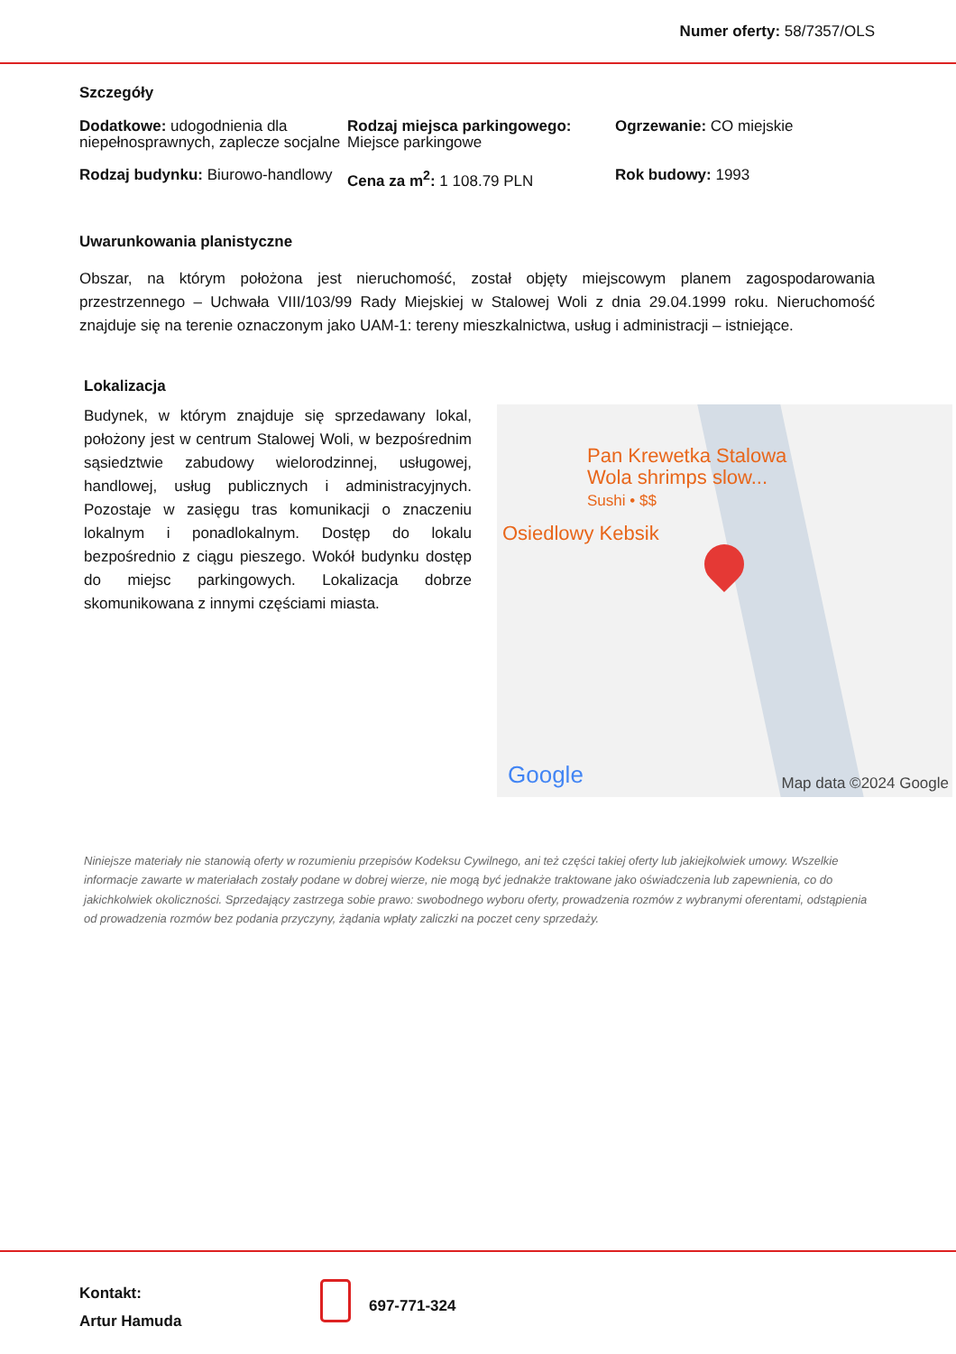Numer oferty: 58/7357/OLS
Szczegóły
Dodatkowe: udogodnienia dla niepełnosprawnych, zaplecze socjalne
Rodzaj miejsca parkingowego: Miejsce parkingowe
Ogrzewanie: CO miejskie
Rodzaj budynku: Biurowo-handlowy
Cena za m<sup>2</sup>: 1 108.79 PLN
Rok budowy: 1993
Uwarunkowania planistyczne
Obszar, na którym położona jest nieruchomość, został objęty miejscowym planem zagospodarowania przestrzennego – Uchwała VIII/103/99 Rady Miejskiej w Stalowej Woli z dnia 29.04.1999 roku. Nieruchomość znajduje się na terenie oznaczonym jako UAM-1: tereny mieszkalnictwa, usług i administracji – istniejące.
Lokalizacja
Budynek, w którym znajduje się sprzedawany lokal, położony jest w centrum Stalowej Woli, w bezpośrednim sąsiedztwie zabudowy wielorodzinnej, usługowej, handlowej, usług publicznych i administracyjnych. Pozostaje w zasięgu tras komunikacji o znaczeniu lokalnym i ponadlokalnym. Dostęp do lokalu bezpośrednio z ciągu pieszego. Wokół budynku dostęp do miejsc parkingowych. Lokalizacja dobrze skomunikowana z innymi częściami miasta.
Pan Krewetka Stalowa
Wola shrimps slow...
Sushi • $$
Osiedlowy Kebsik
Google Map data ©2024 Google
Niniejsze materiały nie stanowią oferty w rozumieniu przepisów Kodeksu Cywilnego, ani też części takiej oferty lub jakiejkolwiek umowy. Wszelkie informacje zawarte w materiałach zostały podane w dobrej wierze, nie mogą być jednakże traktowane jako oświadczenia lub zapewnienia, co do jakichkolwiek okoliczności. Sprzedający zastrzega sobie prawo: swobodnego wyboru oferty, prowadzenia rozmów z wybranymi oferentami, odstąpienia od prowadzenia rozmów bez podania przyczyny, żądania wpłaty zaliczki na poczet ceny sprzedaży.
Kontakt:
Artur Hamuda
697-771-324